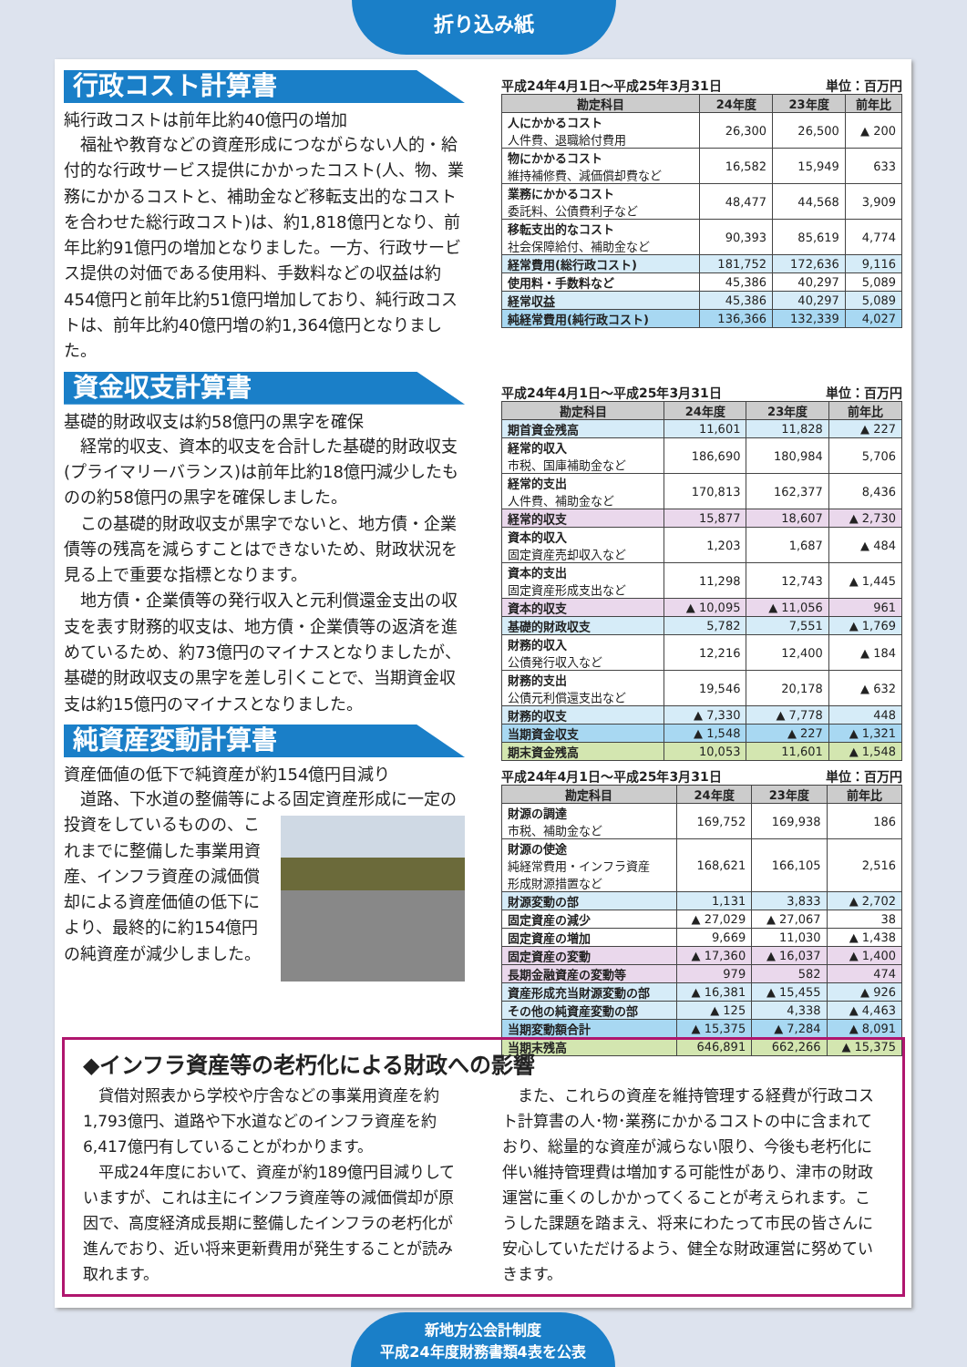折り込み紙
行政コスト計算書
純行政コストは前年比約40億円の増加
福祉や教育などの資産形成につながらない人的・給付的な行政サービス提供にかかったコスト(人、物、業務にかかるコストと、補助金など移転支出的なコストを合わせた総行政コスト)は、約1,818億円となり、前年比約91億円の増加となりました。一方、行政サービス提供の対価である使用料、手数料などの収益は約454億円と前年比約51億円増加しており、純行政コストは、前年比約40億円増の約1,364億円となりました。
資金収支計算書
基礎的財政収支は約58億円の黒字を確保
経常的収支、資本的収支を合計した基礎的財政収支(プライマリーバランス)は前年比約18億円減少したものの約58億円の黒字を確保しました。
この基礎的財政収支が黒字でないと、地方債・企業債等の残高を減らすことはできないため、財政状況を見る上で重要な指標となります。
地方債・企業債等の発行収入と元利償還金支出の収支を表す財務的収支は、地方債・企業債等の返済を進めているため、約73億円のマイナスとなりましたが、基礎的財政収支の黒字を差し引くことで、当期資金収支は約15億円のマイナスとなりました。
純資産変動計算書
資産価値の低下で純資産が約154億円目減り
道路、下水道の整備等による固定資産形成に一 定の投資をしているものの、これまでに整備した事業用資産、インフラ資産の減価償却による資産価値の低下により、最終的に約154億円の純資産が減少しました。
平成24年4月1日～平成25年3月31日 単位：百万円
| 勘定科目 | 24年度 | 23年度 | 前年比 |
| --- | --- | --- | --- |
| 人にかかるコスト 人件費、退職給付費用 | 26,300 | 26,500 | ▲ 200 |
| 物にかかるコスト 維持補修費、減価償却費など | 16,582 | 15,949 | 633 |
| 業務にかかるコスト 委託料、公債費利子など | 48,477 | 44,568 | 3,909 |
| 移転支出的なコスト 社会保障給付、補助金など | 90,393 | 85,619 | 4,774 |
| 経常費用(総行政コスト) | 181,752 | 172,636 | 9,116 |
| 使用料・手数料など | 45,386 | 40,297 | 5,089 |
| 経常収益 | 45,386 | 40,297 | 5,089 |
| 純経常費用(純行政コスト) | 136,366 | 132,339 | 4,027 |
平成24年4月1日～平成25年3月31日 単位：百万円
| 勘定科目 | 24年度 | 23年度 | 前年比 |
| --- | --- | --- | --- |
| 期首資金残高 | 11,601 | 11,828 | ▲ 227 |
| 経常的収入 市税、国庫補助金など | 186,690 | 180,984 | 5,706 |
| 経常的支出 人件費、補助金など | 170,813 | 162,377 | 8,436 |
| 経常的収支 | 15,877 | 18,607 | ▲ 2,730 |
| 資本的収入 固定資産売却収入など | 1,203 | 1,687 | ▲ 484 |
| 資本的支出 固定資産形成支出など | 11,298 | 12,743 | ▲ 1,445 |
| 資本的収支 | ▲ 10,095 | ▲ 11,056 | 961 |
| 基礎的財政収支 | 5,782 | 7,551 | ▲ 1,769 |
| 財務的収入 公債発行収入など | 12,216 | 12,400 | ▲ 184 |
| 財務的支出 公債元利償還支出など | 19,546 | 20,178 | ▲ 632 |
| 財務的収支 | ▲ 7,330 | ▲ 7,778 | 448 |
| 当期資金収支 | ▲ 1,548 | ▲ 227 | ▲ 1,321 |
| 期末資金残高 | 10,053 | 11,601 | ▲ 1,548 |
平成24年4月1日～平成25年3月31日 単位：百万円
| 勘定科目 | 24年度 | 23年度 | 前年比 |
| --- | --- | --- | --- |
| 財源の調達 市税、補助金など | 169,752 | 169,938 | 186 |
| 財源の使途 純経常費用・インフラ資産 形成財源措置など | 168,621 | 166,105 | 2,516 |
| 財源変動の部 | 1,131 | 3,833 | ▲ 2,702 |
| 固定資産の減少 | ▲ 27,029 | ▲ 27,067 | 38 |
| 固定資産の増加 | 9,669 | 11,030 | ▲ 1,438 |
| 固定資産の変動 | ▲ 17,360 | ▲ 16,037 | ▲ 1,400 |
| 長期金融資産の変動等 | 979 | 582 | 474 |
| 資産形成充当財源変動の部 | ▲ 16,381 | ▲ 15,455 | ▲ 926 |
| その他の純資産変動の部 | ▲ 125 | 4,338 | ▲ 4,463 |
| 当期変動額合計 | ▲ 15,375 | ▲ 7,284 | ▲ 8,091 |
| 当期末残高 | 646,891 | 662,266 | ▲ 15,375 |
◆インフラ資産等の老朽化による財政への影響
貸借対照表から学校や庁舎などの事業用資産を約1,793億円、道路や下水道などのインフラ資産を約6,417億円有していることがわかります。
　平成24年度において、資産が約189億円目減りしていますが、これは主にインフラ資産等の減価償却が原因で、高度経済成長期に整備したインフラの老朽化が進んでおり、近い将来更新費用が発生することが読み取れます。
また、これらの資産を維持管理する経費が行政コスト計算書の人･物･業務にかかるコストの中に含まれており、総量的な資産が減らない限り、今後も老朽化に伴い維持管理費は増加する可能性があり、津市の財政運営に重くのしかかってくることが考えられます。こうした課題を踏まえ、将来にわたって市民の皆さんに安心していただけるよう、健全な財政運営に努めていきます。
新地方公会計制度
平成24年度財務書類4表を公表